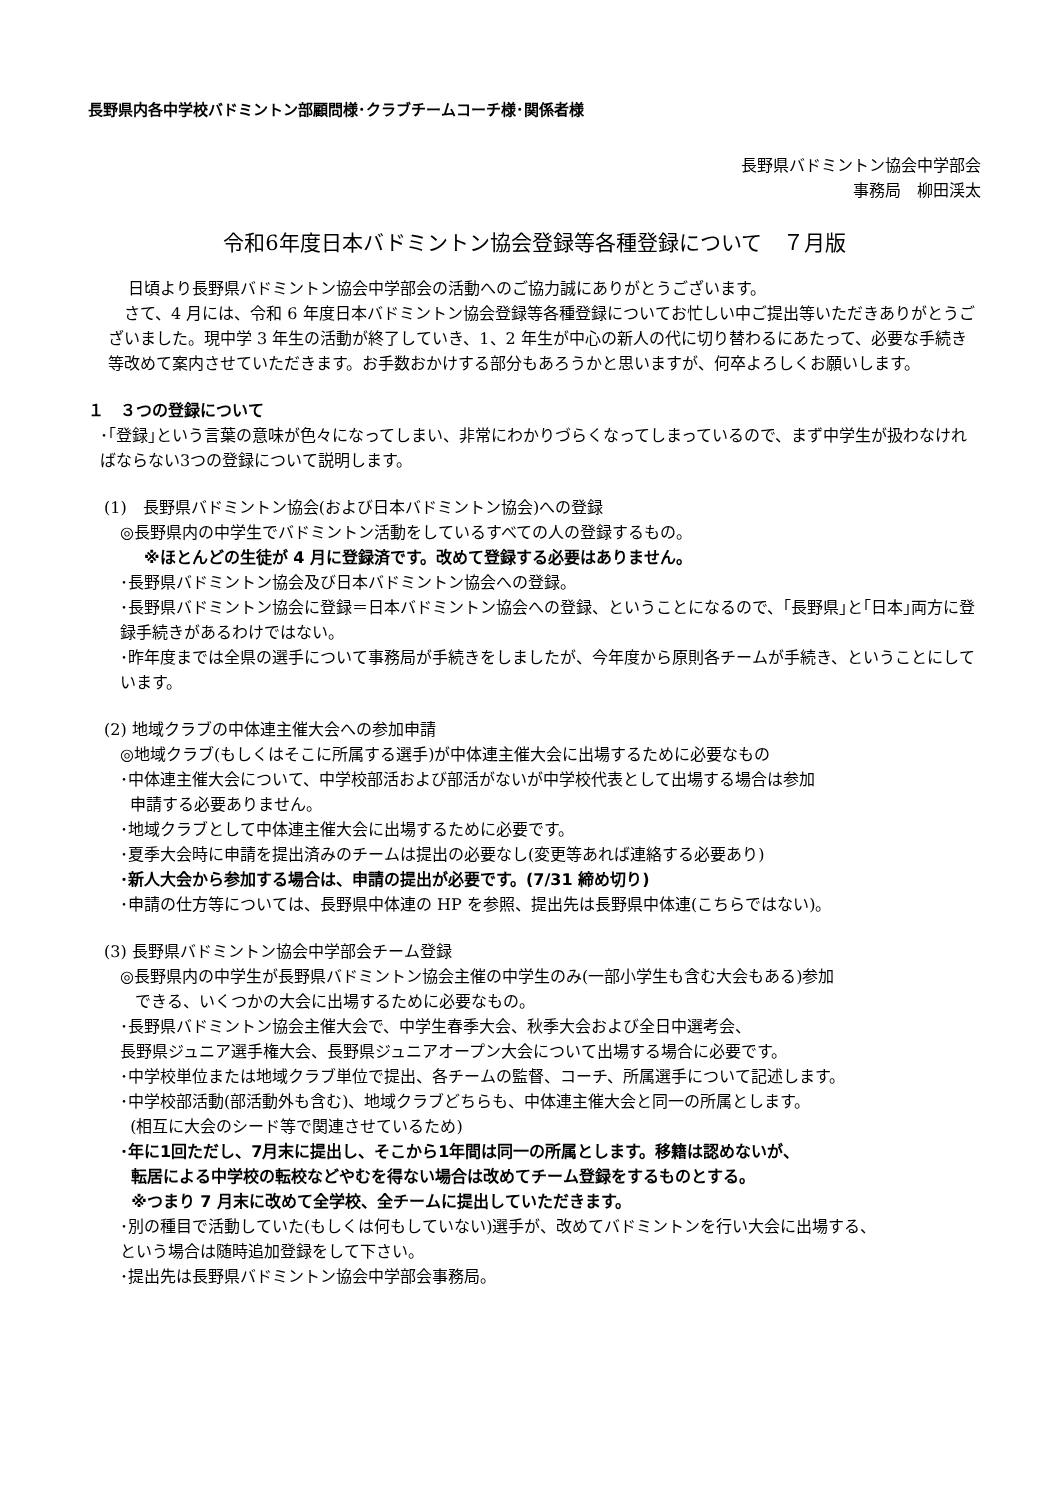長野県内各中学校バドミントン部顧問様･クラブチームコーチ様･関係者様
長野県バドミントン協会中学部会
事務局　柳田渓太
令和6年度日本バドミントン協会登録等各種登録について　７月版
日頃より長野県バドミントン協会中学部会の活動へのご協力誠にありがとうございます。
　さて、4 月には、令和 6 年度日本バドミントン協会登録等各種登録についてお忙しい中ご提出等いただきありがとうございました。現中学 3 年生の活動が終了していき、1、2 年生が中心の新人の代に切り替わるにあたって、必要な手続き等改めて案内させていただきます。お手数おかけする部分もあろうかと思いますが、何卒よろしくお願いします。
１　３つの登録について
･｢登録｣という言葉の意味が色々になってしまい、非常にわかりづらくなってしまっているので、まず中学生が扱わなければならない3つの登録について説明します。
(1)　長野県バドミントン協会(および日本バドミントン協会)への登録
◎長野県内の中学生でバドミントン活動をしているすべての人の登録するもの。
※ほとんどの生徒が 4 月に登録済です。改めて登録する必要はありません。
･長野県バドミントン協会及び日本バドミントン協会への登録。
･長野県バドミントン協会に登録＝日本バドミントン協会への登録、ということになるので、｢長野県｣と｢日本｣両方に登録手続きがあるわけではない。
･昨年度までは全県の選手について事務局が手続きをしましたが、今年度から原則各チームが手続き、ということにしています。
(2) 地域クラブの中体連主催大会への参加申請
◎地域クラブ(もしくはそこに所属する選手)が中体連主催大会に出場するために必要なもの
･中体連主催大会について、中学校部活および部活がないが中学校代表として出場する場合は参加
申請する必要ありません。
･地域クラブとして中体連主催大会に出場するために必要です。
･夏季大会時に申請を提出済みのチームは提出の必要なし(変更等あれば連絡する必要あり)
･新人大会から参加する場合は、申請の提出が必要です。(7/31 締め切り)
･申請の仕方等については、長野県中体連の HP を参照、提出先は長野県中体連(こちらではない)。
(3) 長野県バドミントン協会中学部会チーム登録
◎長野県内の中学生が長野県バドミントン協会主催の中学生のみ(一部小学生も含む大会もある)参加
できる、いくつかの大会に出場するために必要なもの。
･長野県バドミントン協会主催大会で、中学生春季大会、秋季大会および全日中選考会、
長野県ジュニア選手権大会、長野県ジュニアオープン大会について出場する場合に必要です。
･中学校単位または地域クラブ単位で提出、各チームの監督、コーチ、所属選手について記述します。
･中学校部活動(部活動外も含む)、地域クラブどちらも、中体連主催大会と同一の所属とします。
(相互に大会のシード等で関連させているため)
･年に1回ただし、7月末に提出し、そこから1年間は同一の所属とします。移籍は認めないが、
転居による中学校の転校などやむを得ない場合は改めてチーム登録をするものとする。
※つまり 7 月末に改めて全学校、全チームに提出していただきます。
･別の種目で活動していた(もしくは何もしていない)選手が、改めてバドミントンを行い大会に出場する、
という場合は随時追加登録をして下さい。
･提出先は長野県バドミントン協会中学部会事務局。